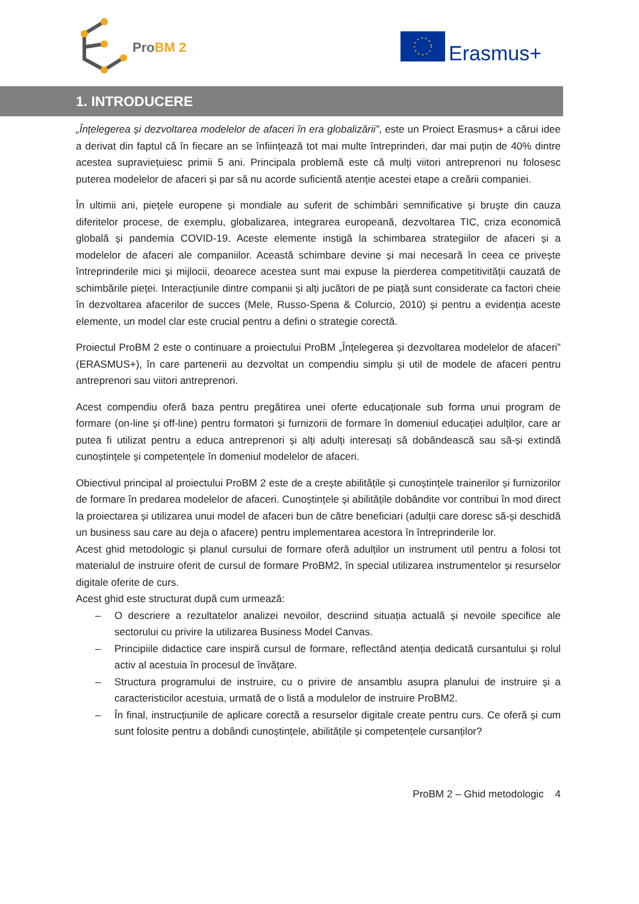ProBM 2
Erasmus+
1. INTRODUCERE
„Înțelegerea și dezvoltarea modelelor de afaceri în era globalizării”, este un Proiect Erasmus+ a cărui idee a derivat din faptul că în fiecare an se înființează tot mai multe întreprinderi, dar mai puțin de 40% dintre acestea supraviețuiesc primii 5 ani. Principala problemă este că mulți viitori antreprenori nu folosesc puterea modelelor de afaceri și par să nu acorde suficientă atenție acestei etape a creării companiei.
În ultimii ani, piețele europene și mondiale au suferit de schimbări semnificative și bruște din cauza diferitelor procese, de exemplu, globalizarea, integrarea europeană, dezvoltarea TIC, criza economică globală și pandemia COVID-19. Aceste elemente instigă la schimbarea strategiilor de afaceri și a modelelor de afaceri ale companiilor. Această schimbare devine și mai necesară în ceea ce privește întreprinderile mici și mijlocii, deoarece acestea sunt mai expuse la pierderea competitivității cauzată de schimbările pieței. Interacțiunile dintre companii și alți jucători de pe piață sunt considerate ca factori cheie în dezvoltarea afacerilor de succes (Mele, Russo-Spena & Colurcio, 2010) și pentru a evidenția aceste elemente, un model clar este crucial pentru a defini o strategie corectă.
Proiectul ProBM 2 este o continuare a proiectului ProBM „Înțelegerea și dezvoltarea modelelor de afaceri” (ERASMUS+), în care partenerii au dezvoltat un compendiu simplu și util de modele de afaceri pentru antreprenori sau viitori antreprenori.
Acest compendiu oferă baza pentru pregătirea unei oferte educaționale sub forma unui program de formare (on-line și off-line) pentru formatori și furnizorii de formare în domeniul educației adulților, care ar putea fi utilizat pentru a educa antreprenori și alți adulți interesați să dobândească sau să-și extindă cunoștințele și competențele în domeniul modelelor de afaceri.
Obiectivul principal al proiectului ProBM 2 este de a crește abilitățile și cunoștințele trainerilor și furnizorilor de formare în predarea modelelor de afaceri. Cunoștințele și abilitățile dobândite vor contribui în mod direct la proiectarea și utilizarea unui model de afaceri bun de către beneficiari (adulții care doresc să-și deschidă un business sau care au deja o afacere) pentru implementarea acestora în întreprinderile lor.
Acest ghid metodologic și planul cursului de formare oferă adulților un instrument util pentru a folosi tot materialul de instruire oferit de cursul de formare ProBM2, în special utilizarea instrumentelor și resurselor digitale oferite de curs.
Acest ghid este structurat după cum urmează:
– O descriere a rezultatelor analizei nevoilor, descriind situația actuală și nevoile specifice ale sectorului cu privire la utilizarea Business Model Canvas.
– Principiile didactice care inspiră cursul de formare, reflectând atenția dedicată cursantului și rolul activ al acestuia în procesul de învățare.
– Structura programului de instruire, cu o privire de ansamblu asupra planului de instruire și a caracteristicilor acestuia, urmată de o listă a modulelor de instruire ProBM2.
– În final, instrucțiunile de aplicare corectă a resurselor digitale create pentru curs. Ce oferă și cum sunt folosite pentru a dobândi cunoștințele, abilitățile și competențele cursanților?
ProBM 2 – Ghid metodologic 4